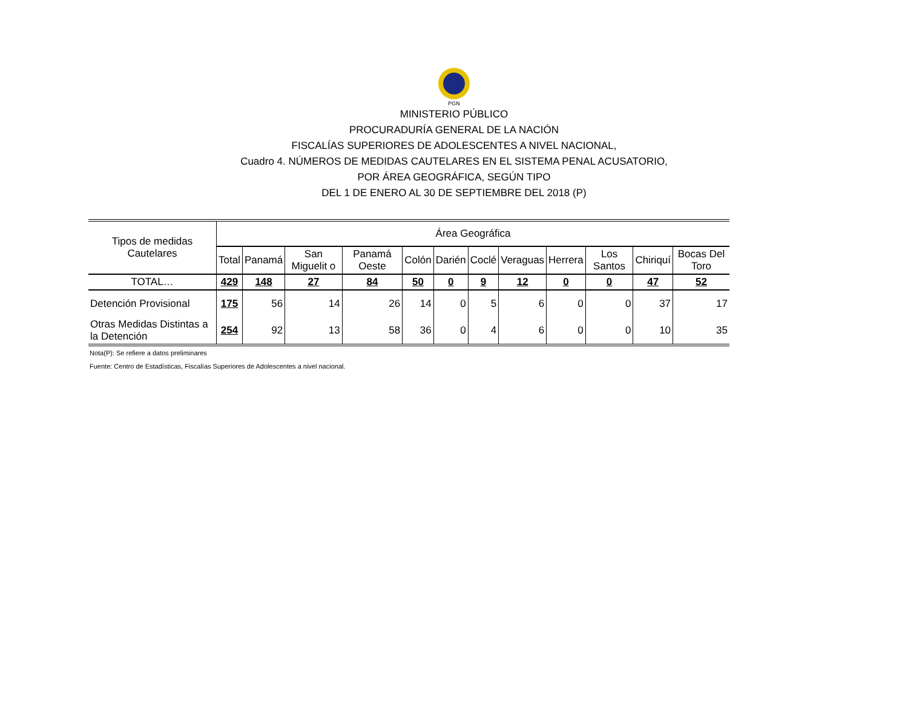PGN
MINISTERIO PÚBLICO
PROCURADURÍA GENERAL DE LA NACIÓN
FISCALÍAS SUPERIORES DE ADOLESCENTES A NIVEL NACIONAL,
Cuadro 4. NÚMEROS DE MEDIDAS CAUTELARES EN EL SISTEMA PENAL ACUSATORIO,
POR ÁREA GEOGRÁFICA, SEGÚN TIPO
DEL 1 DE ENERO AL 30 DE SEPTIEMBRE DEL 2018 (P)
| Tipos de medidas Cautelares | Área Geográfica | | | | | | | | | | | |
| --- | --- | --- | --- | --- | --- | --- | --- | --- | --- | --- | --- | --- |
| | Total | Panamá | San Miguelit o | Panamá Oeste | Colón | Darién | Coclé | Veraguas | Herrera | Los Santos | Chiriquí | Bocas Del Toro |
| TOTAL… | 429 | 148 | 27 | 84 | 50 | 0 | 9 | 12 | 0 | 0 | 47 | 52 |
| Detención Provisional | 175 | 56 | 14 | 26 | 14 | 0 | 5 | 6 | 0 | 0 | 37 | 17 |
| Otras Medidas Distintas a la Detención | 254 | 92 | 13 | 58 | 36 | 0 | 4 | 6 | 0 | 0 | 10 | 35 |
Nota(P): Se refiere a datos preliminares
Fuente: Centro de Estadísticas, Fiscalías Superiores de Adolescentes a nivel nacional.